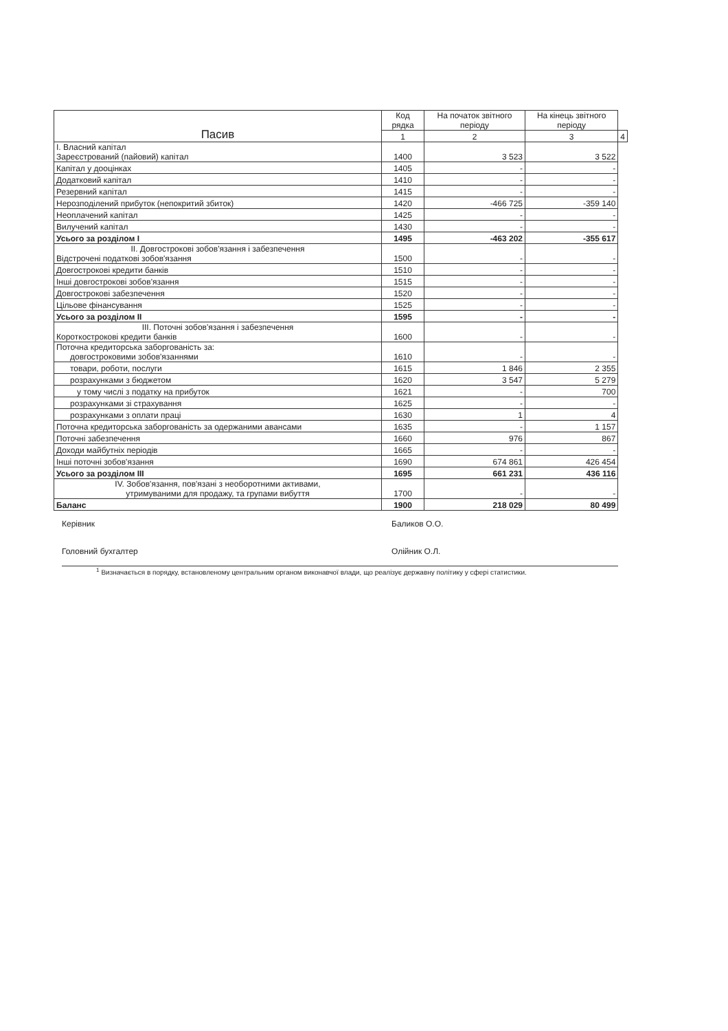| Пасив | Код рядка | На початок звітного періоду | На кінець звітного періоду | |
| --- | --- | --- | --- | --- |
| | 1 | 2 | 3 | 4 |
| I. Власний капітал Зареєстрований (пайовий) капітал | 1400 | 3 523 | 3 522 | |
| Капітал у дооцінках | 1405 | - | - | |
| Додатковий капітал | 1410 | - | - | |
| Резервний капітал | 1415 | - | - | |
| Нерозподілений прибуток (непокритий збиток) | 1420 | -466 725 | -359 140 | |
| Неоплачений капітал | 1425 | - | - | |
| Вилучений капітал | 1430 | - | - | |
| Усього за розділом I | 1495 | -463 202 | -355 617 | |
| II. Довгострокові зобов'язання і забезпечення Відстрочені податкові зобов'язання | 1500 | - | - | |
| Довгострокові кредити банків | 1510 | - | - | |
| Інші довгострокові зобов'язання | 1515 | - | - | |
| Довгострокові забезпечення | 1520 | - | - | |
| Цільове фінансування | 1525 | - | - | |
| Усього за розділом II | 1595 | - | - | |
| III. Поточні зобов'язання і забезпечення Короткострокові кредити банків | 1600 | - | - | |
| Поточна кредиторська заборгованість за: довгостроковими зобов'язаннями | 1610 | - | - | |
| товари, роботи, послуги | 1615 | 1 846 | 2 355 | |
| розрахунками з бюджетом | 1620 | 3 547 | 5 279 | |
| у тому числі з податку на прибуток | 1621 | - | 700 | |
| розрахунками зі страхування | 1625 | - | - | |
| розрахунками з оплати праці | 1630 | 1 | 4 | |
| Поточна кредиторська заборгованість за одержаними авансами | 1635 | - | 1 157 | |
| Поточні забезпечення | 1660 | 976 | 867 | |
| Доходи майбутніх періодів | 1665 | - | - | |
| Інші поточні зобов'язання | 1690 | 674 861 | 426 454 | |
| Усього за розділом III | 1695 | 661 231 | 436 116 | |
| IV. Зобов'язання, пов'язані з необоротними активами, утримуваними для продажу, та групами вибуття | 1700 | - | - | |
| Баланс | 1900 | 218 029 | 80 499 | |
Керівник Баликов О.О.
Головний бухгалтер Олійник О.Л.
<sup>1</sup> Визначається в порядку, встановленому центральним органом виконавчої влади, що реалізує державну політику у сфері статистики.